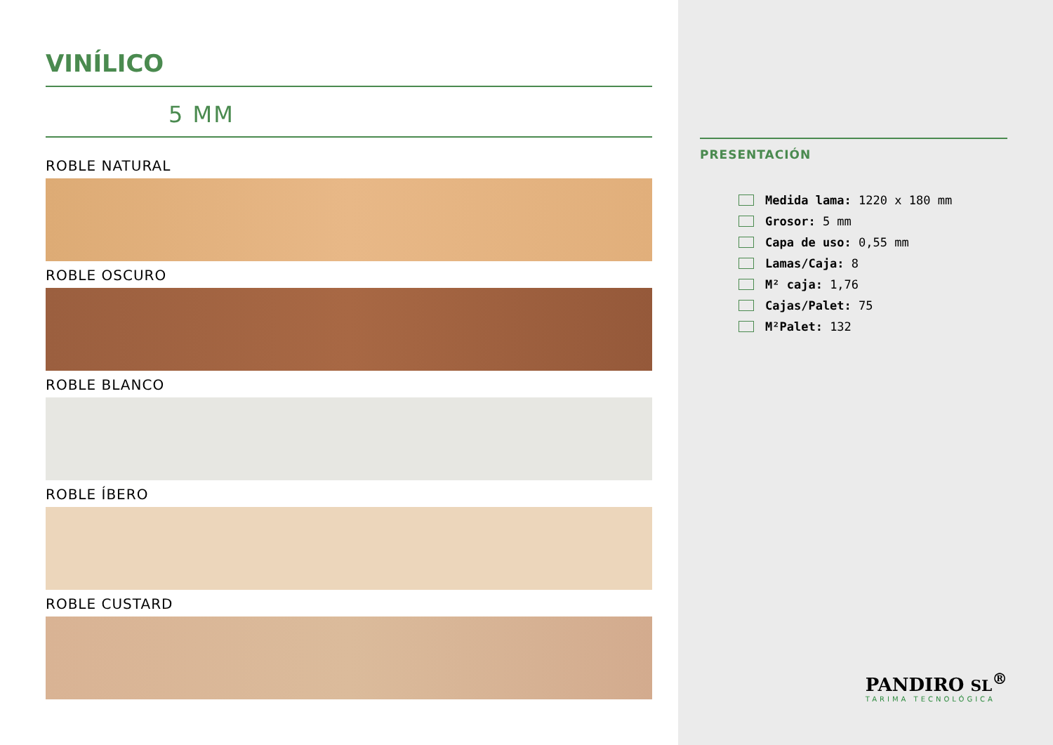VINÍLICO
5 MM
ROBLE NATURAL
ROBLE OSCURO
ROBLE BLANCO
ROBLE ÍBERO
ROBLE CUSTARD
PRESENTACIÓN
Medida lama: 1220 x 180 mm
Grosor: 5 mm
Capa de uso: 0,55 mm
Lamas/Caja: 8
M² caja: 1,76
Cajas/Palet: 75
M²Palet: 132
PANDIRO SL<sup>®</sup>
TARIMA TECNOLÓGICA